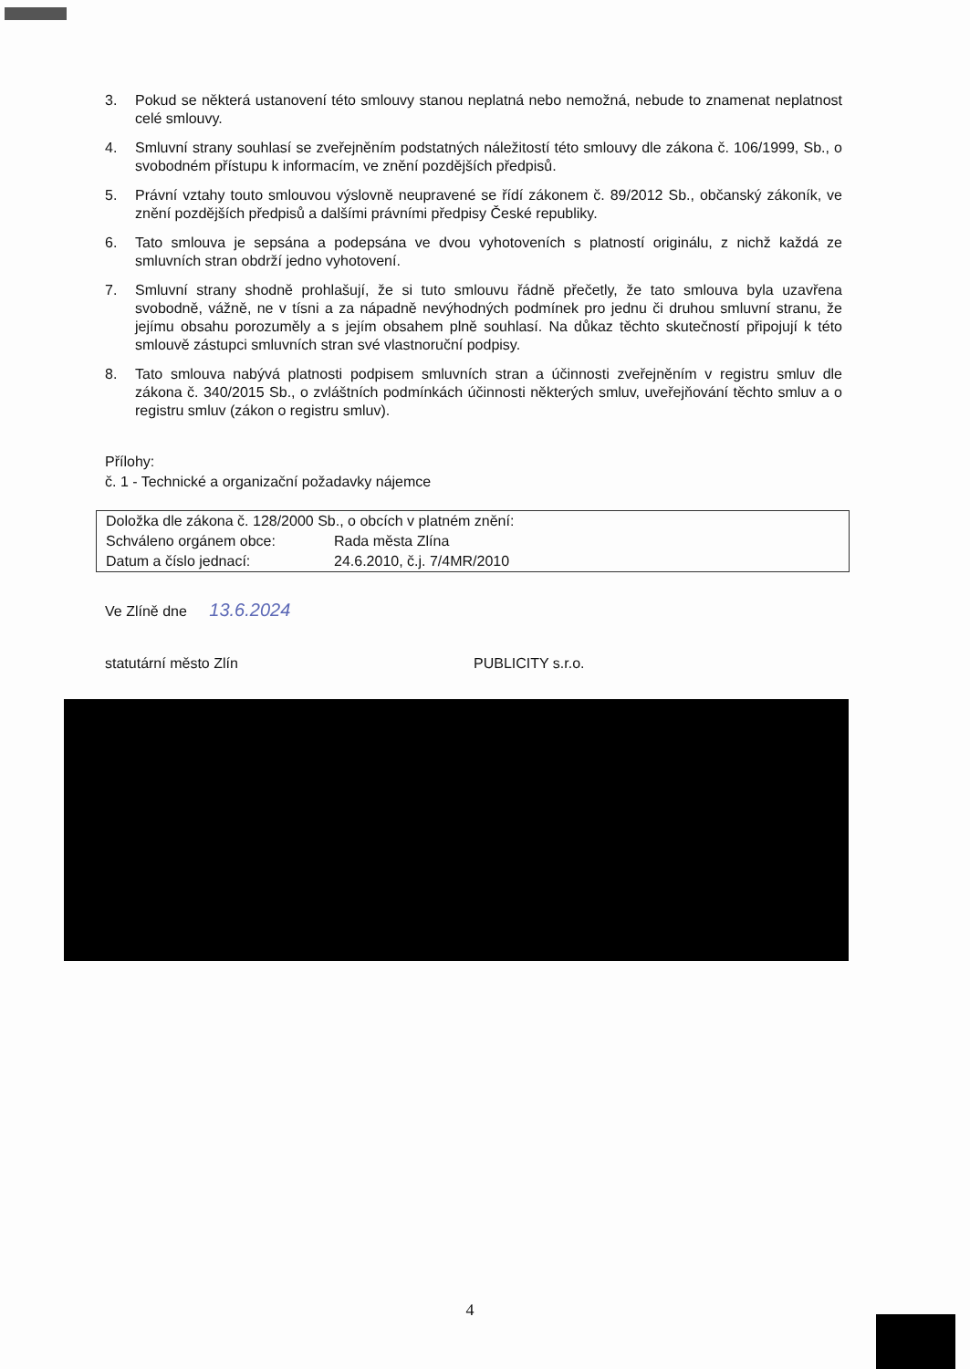3. Pokud se některá ustanovení této smlouvy stanou neplatná nebo nemožná, nebude to znamenat neplatnost celé smlouvy.
4. Smluvní strany souhlasí se zveřejněním podstatných náležitostí této smlouvy dle zákona č. 106/1999, Sb., o svobodném přístupu k informacím, ve znění pozdějších předpisů.
5. Právní vztahy touto smlouvou výslovně neupravené se řídí zákonem č. 89/2012 Sb., občanský zákoník, ve znění pozdějších předpisů a dalšími právními předpisy České republiky.
6. Tato smlouva je sepsána a podepsána ve dvou vyhotoveních s platností originálu, z nichž každá ze smluvních stran obdrží jedno vyhotovení.
7. Smluvní strany shodně prohlašují, že si tuto smlouvu řádně přečetly, že tato smlouva byla uzavřena svobodně, vážně, ne v tísni a za nápadně nevýhodných podmínek pro jednu či druhou smluvní stranu, že jejímu obsahu porozuměly a s jejím obsahem plně souhlasí. Na důkaz těchto skutečností připojují k této smlouvě zástupci smluvních stran své vlastnoruční podpisy.
8. Tato smlouva nabývá platnosti podpisem smluvních stran a účinnosti zveřejněním v registru smluv dle zákona č. 340/2015 Sb., o zvláštních podmínkách účinnosti některých smluv, uveřejňování těchto smluv a o registru smluv (zákon o registru smluv).
Přílohy:
č. 1 - Technické a organizační požadavky nájemce
| Doložka dle zákona č. 128/2000 Sb., o obcích v platném znění: | |
| Schváleno orgánem obce: | Rada města Zlína |
| Datum a číslo jednací: | 24.6.2010, č.j. 7/4MR/2010 |
Ve Zlíně dne 13.6.2024
statutární město Zlín PUBLICITY s.r.o.
4